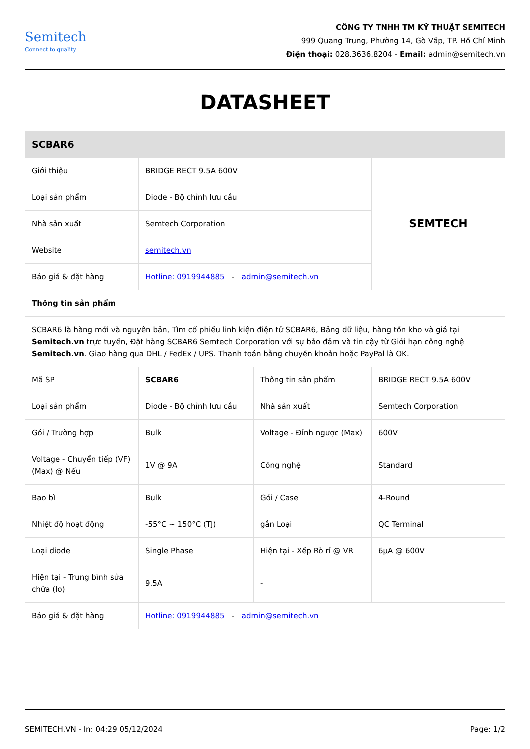Semitech
Connect to quality
CÔNG TY TNHH TM KỸ THUẬT SEMITECH
999 Quang Trung, Phường 14, Gò Vấp, TP. Hồ Chí Minh
Điện thoại: 028.3636.8204 - Email: admin@semitech.vn
DATASHEET
| SCBAR6 | | | |
| --- | --- | --- | --- |
| Giới thiệu | BRIDGE RECT 9.5A 600V | | SEMTECH |
| Loại sản phẩm | Diode - Bộ chỉnh lưu cầu | | |
| Nhà sản xuất | Semtech Corporation | | |
| Website | semitech.vn | | |
| Báo giá & đặt hàng | Hotline: 0919944885 - admin@semitech.vn | | |
| Thông tin sản phẩm | | | |
| SCBAR6 là hàng mới và nguyên bản, Tìm cổ phiếu linh kiện điện tử SCBAR6, Bảng dữ liệu, hàng tồn kho và giá tại Semitech.vn trực tuyến, Đặt hàng SCBAR6 Semtech Corporation với sự bảo đảm và tin cậy từ Giới hạn công nghệ Semitech.vn . Giao hàng qua DHL / FedEx / UPS. Thanh toán bằng chuyển khoản hoặc PayPal là OK. | | | |
| Mã SP | SCBAR6 | Thông tin sản phẩm | BRIDGE RECT 9.5A 600V |
| Loại sản phẩm | Diode - Bộ chỉnh lưu cầu | Nhà sản xuất | Semtech Corporation |
| Gói / Trường hợp | Bulk | Voltage - Đỉnh ngược (Max) | 600V |
| Voltage - Chuyển tiếp (VF) (Max) @ Nếu | 1V @ 9A | Công nghệ | Standard |
| Bao bì | Bulk | Gói / Case | 4-Round |
| Nhiệt độ hoạt động | -55°C ~ 150°C (TJ) | gắn Loại | QC Terminal |
| Loại diode | Single Phase | Hiện tại - Xếp Rò rỉ @ VR | 6µA @ 600V |
| Hiện tại - Trung bình sửa chữa (Io) | 9.5A | - | |
| Báo giá & đặt hàng | Hotline: 0919944885 - admin@semitech.vn | | |
SEMITECH.VN - In: 04:29 05/12/2024 Page: 1/2